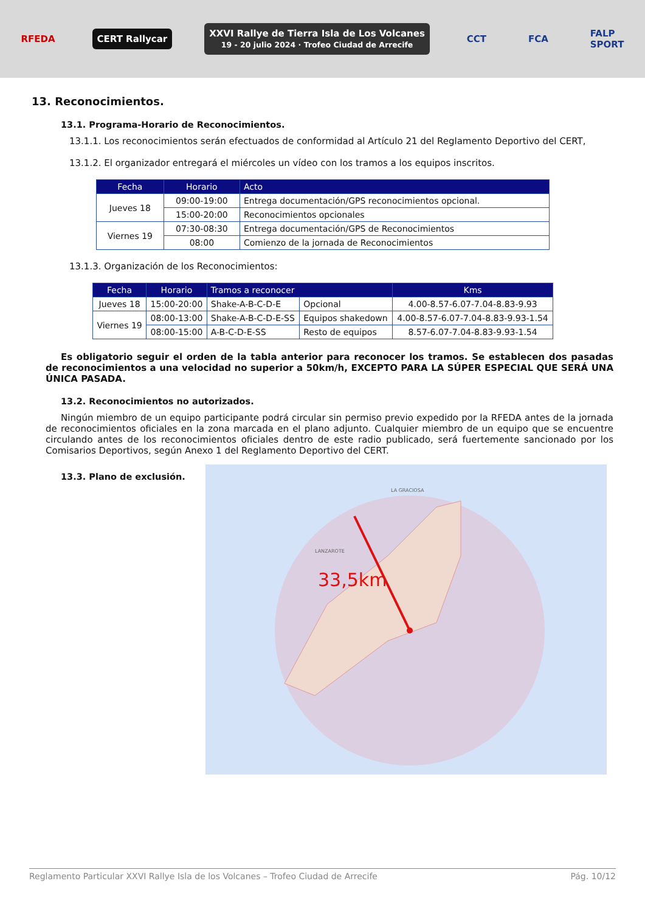RFEDA CERT Rallycar
XXVI Rallye de Tierra Isla de Los Volcanes
19 - 20 julio 2024 · Trofeo Ciudad de Arrecife
CCT FCA
FALP
SPORT
13. Reconocimientos.
13.1. Programa-Horario de Reconocimientos.
13.1.1. Los reconocimientos serán efectuados de conformidad al Artículo 21 del Reglamento Deportivo del CERT,
13.1.2. El organizador entregará el miércoles un vídeo con los tramos a los equipos inscritos.
| Fecha | Horario | Acto |
| --- | --- | --- |
| Jueves 18 | 09:00-19:00 | Entrega documentación/GPS reconocimientos opcional. |
| | 15:00-20:00 | Reconocimientos opcionales |
| Viernes 19 | 07:30-08:30 | Entrega documentación/GPS de Reconocimientos |
| | 08:00 | Comienzo de la jornada de Reconocimientos |
13.1.3. Organización de los Reconocimientos:
| Fecha | Horario | Tramos a reconocer | | Kms |
| --- | --- | --- | --- | --- |
| Jueves 18 | 15:00-20:00 | Shake-A-B-C-D-E | Opcional | 4.00-8.57-6.07-7.04-8.83-9.93 |
| Viernes 19 | 08:00-13:00 | Shake-A-B-C-D-E-SS | Equipos shakedown | 4.00-8.57-6.07-7.04-8.83-9.93-1.54 |
| | 08:00-15:00 | A-B-C-D-E-SS | Resto de equipos | 8.57-6.07-7.04-8.83-9.93-1.54 |
Es obligatorio seguir el orden de la tabla anterior para reconocer los tramos. Se establecen dos pasadas de reconocimientos a una velocidad no superior a 50km/h, EXCEPTO PARA LA SÚPER ESPECIAL QUE SERÁ UNA ÚNICA PASADA.
13.2. Reconocimientos no autorizados.
Ningún miembro de un equipo participante podrá circular sin permiso previo expedido por la RFEDA antes de la jornada de reconocimientos oficiales en la zona marcada en el plano adjunto. Cualquier miembro de un equipo que se encuentre circulando antes de los reconocimientos oficiales dentro de este radio publicado, será fuertemente sancionado por los Comisarios Deportivos, según Anexo 1 del Reglamento Deportivo del CERT.
13.3. Plano de exclusión.
33,5km
LANZAROTE
LA GRACIOSA
Reglamento Particular XXVI Rallye Isla de los Volcanes – Trofeo Ciudad de Arrecife Pág. 10/12